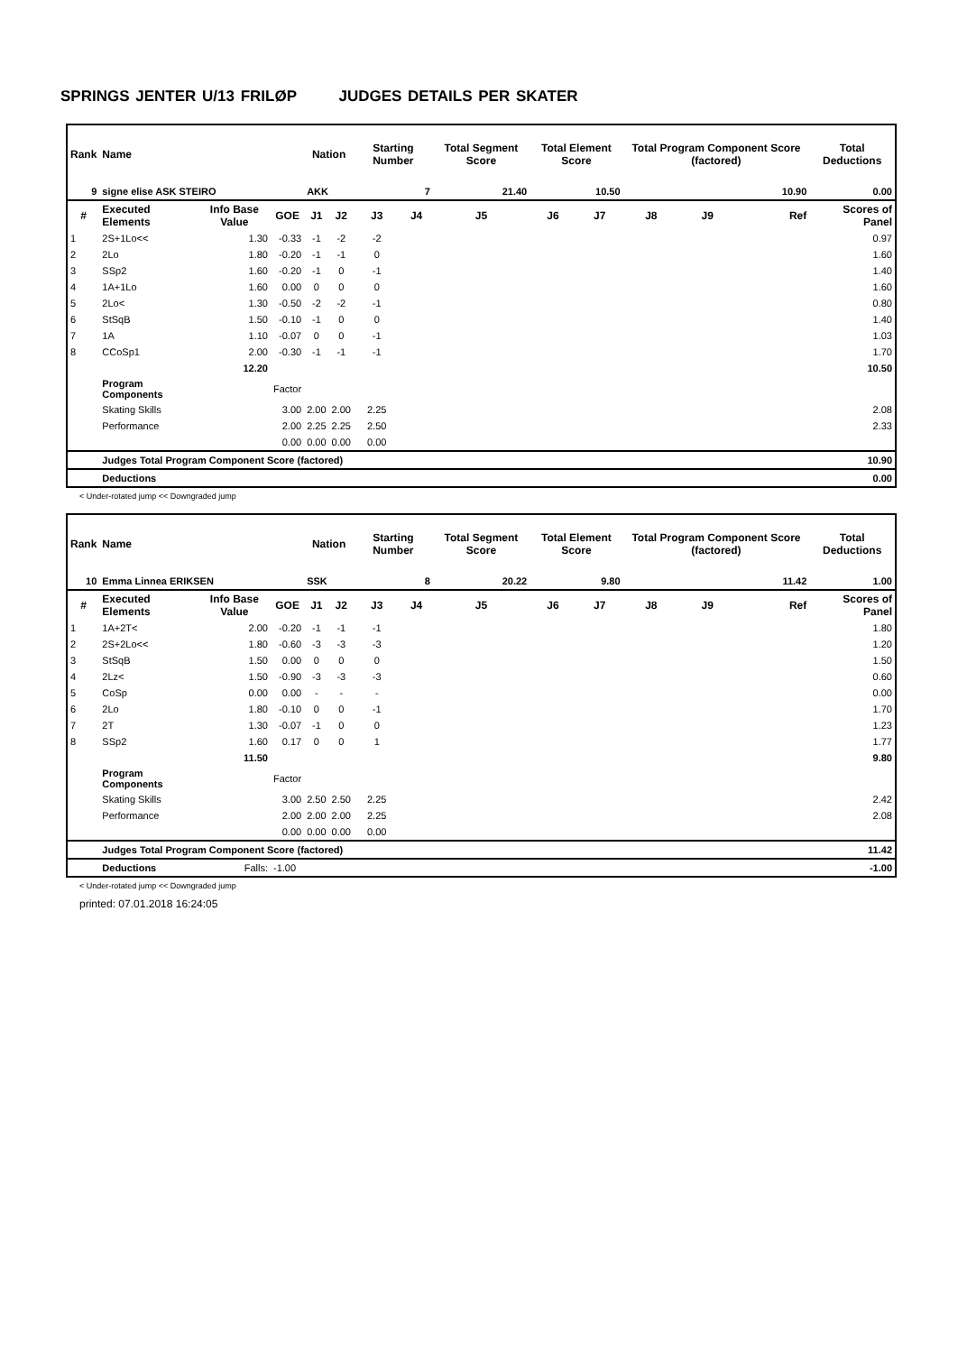SPRINGS JENTER U/13 FRILØP JUDGES DETAILS PER SKATER
| Rank | Name | | | Nation | | Starting Number | | Total Segment Score | Total Element Score | | Total Program Component Score (factored) | | | | Total Deductions |
| 9 | signe elise ASK STEIRO | | | AKK | | 7 | | 21.40 | 10.50 | | 10.90 | | | | 0.00 |
| # | Executed Elements | Info Base Value | GOE | J1 | J2 | J3 | J4 | J5 | J6 | J7 | J8 | J9 | Ref | Scores of Panel | |
| 1 | 2S+1Lo<< | 1.30 | -0.33 | -1 | -2 | -2 | | | | | | | | 0.97 | |
| 2 | 2Lo | 1.80 | -0.20 | -1 | -1 | 0 | | | | | | | | 1.60 | |
| 3 | SSp2 | 1.60 | -0.20 | -1 | 0 | -1 | | | | | | | | 1.40 | |
| 4 | 1A+1Lo | 1.60 | 0.00 | 0 | 0 | 0 | | | | | | | | 1.60 | |
| 5 | 2Lo< | 1.30 | -0.50 | -2 | -2 | -1 | | | | | | | | 0.80 | |
| 6 | StSqB | 1.50 | -0.10 | -1 | 0 | 0 | | | | | | | | 1.40 | |
| 7 | 1A | 1.10 | -0.07 | 0 | 0 | -1 | | | | | | | | 1.03 | |
| 8 | CCoSp1 | 2.00 | -0.30 | -1 | -1 | -1 | | | | | | | | 1.70 | |
| | | 12.20 | | | | | | | | | | | | 10.50 | |
| | Program Components | | Factor | | | | | | | | | | | | |
| | Skating Skills | | 3.00 | 2.00 | 2.00 | 2.25 | | | | | | | | 2.08 | |
| | Performance | | 2.00 | 2.25 | 2.25 | 2.50 | | | | | | | | 2.33 | |
| | | | 0.00 | 0.00 | 0.00 | 0.00 | | | | | | | | | |
| | Judges Total Program Component Score (factored) | | | | | | | | | | | | | 10.90 | |
| | Deductions | | | | | | | | | | | | | 0.00 | |
< Under-rotated jump << Downgraded jump
| Rank | Name | | | Nation | | Starting Number | | Total Segment Score | Total Element Score | | Total Program Component Score (factored) | | | | Total Deductions |
| 10 | Emma Linnea ERIKSEN | | | SSK | | 8 | | 20.22 | 9.80 | | 11.42 | | | | 1.00 |
| # | Executed Elements | Info Base Value | GOE | J1 | J2 | J3 | J4 | J5 | J6 | J7 | J8 | J9 | Ref | Scores of Panel | |
| 1 | 1A+2T< | 2.00 | -0.20 | -1 | -1 | -1 | | | | | | | | 1.80 | |
| 2 | 2S+2Lo<< | 1.80 | -0.60 | -3 | -3 | -3 | | | | | | | | 1.20 | |
| 3 | StSqB | 1.50 | 0.00 | 0 | 0 | 0 | | | | | | | | 1.50 | |
| 4 | 2Lz< | 1.50 | -0.90 | -3 | -3 | -3 | | | | | | | | 0.60 | |
| 5 | CoSp | 0.00 | 0.00 | - | - | - | | | | | | | | 0.00 | |
| 6 | 2Lo | 1.80 | -0.10 | 0 | 0 | -1 | | | | | | | | 1.70 | |
| 7 | 2T | 1.30 | -0.07 | -1 | 0 | 0 | | | | | | | | 1.23 | |
| 8 | SSp2 | 1.60 | 0.17 | 0 | 0 | 1 | | | | | | | | 1.77 | |
| | | 11.50 | | | | | | | | | | | | 9.80 | |
| | Program Components | | Factor | | | | | | | | | | | | |
| | Skating Skills | | 3.00 | 2.50 | 2.50 | 2.25 | | | | | | | | 2.42 | |
| | Performance | | 2.00 | 2.00 | 2.00 | 2.25 | | | | | | | | 2.08 | |
| | | | 0.00 | 0.00 | 0.00 | 0.00 | | | | | | | | | |
| | Judges Total Program Component Score (factored) | | | | | | | | | | | | | 11.42 | |
| | Deductions | Falls: | -1.00 | | | | | | | | | | | -1.00 | |
< Under-rotated jump << Downgraded jump
printed: 07.01.2018 16:24:05